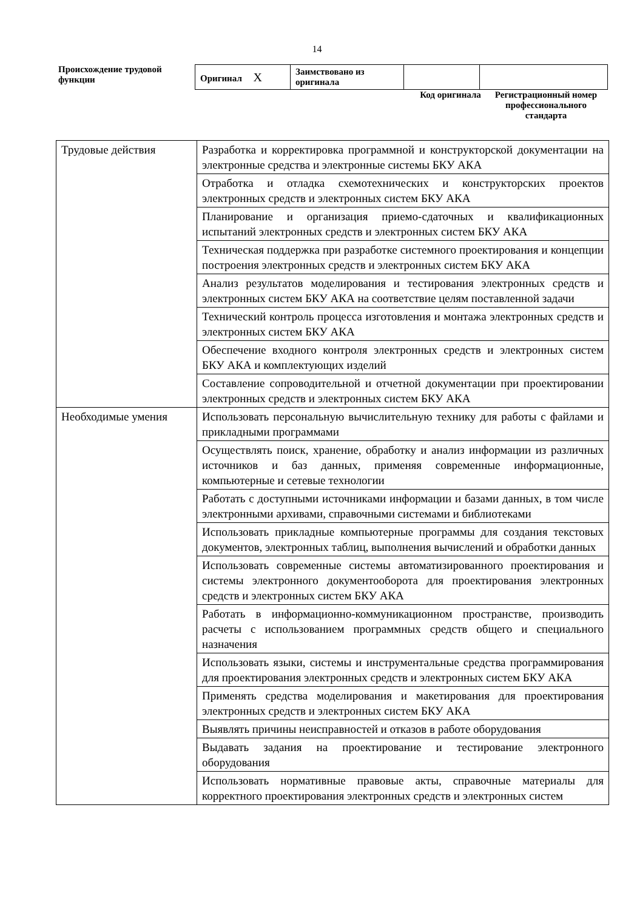14
Происхождение трудовой функции
| Оригинал X | Заимствовано из оригинала | | |
Код оригинала
Регистрационный номер профессионального стандарта
| Трудовые действия | Разработка и корректировка программной и конструкторской документации на электронные средства и электронные системы БКУ АКА |
| | Отработка и отладка схемотехнических и конструкторских проектов электронных средств и электронных систем БКУ АКА |
| | Планирование и организация приемо-сдаточных и квалификационных испытаний электронных средств и электронных систем БКУ АКА |
| | Техническая поддержка при разработке системного проектирования и концепции построения электронных средств и электронных систем БКУ АКА |
| | Анализ результатов моделирования и тестирования электронных средств и электронных систем БКУ АКА на соответствие целям поставленной задачи |
| | Технический контроль процесса изготовления и монтажа электронных средств и электронных систем БКУ АКА |
| | Обеспечение входного контроля электронных средств и электронных систем БКУ АКА и комплектующих изделий |
| | Составление сопроводительной и отчетной документации при проектировании электронных средств и электронных систем БКУ АКА |
| Необходимые умения | Использовать персональную вычислительную технику для работы с файлами и прикладными программами |
| | Осуществлять поиск, хранение, обработку и анализ информации из различных источников и баз данных, применяя современные информационные, компьютерные и сетевые технологии |
| | Работать с доступными источниками информации и базами данных, в том числе электронными архивами, справочными системами и библиотеками |
| | Использовать прикладные компьютерные программы для создания текстовых документов, электронных таблиц, выполнения вычислений и обработки данных |
| | Использовать современные системы автоматизированного проектирования и системы электронного документооборота для проектирования электронных средств и электронных систем БКУ АКА |
| | Работать в информационно-коммуникационном пространстве, производить расчеты с использованием программных средств общего и специального назначения |
| | Использовать языки, системы и инструментальные средства программирования для проектирования электронных средств и электронных систем БКУ АКА |
| | Применять средства моделирования и макетирования для проектирования электронных средств и электронных систем БКУ АКА |
| | Выявлять причины неисправностей и отказов в работе оборудования |
| | Выдавать задания на проектирование и тестирование электронного оборудования |
| | Использовать нормативные правовые акты, справочные материалы для корректного проектирования электронных средств и электронных систем |